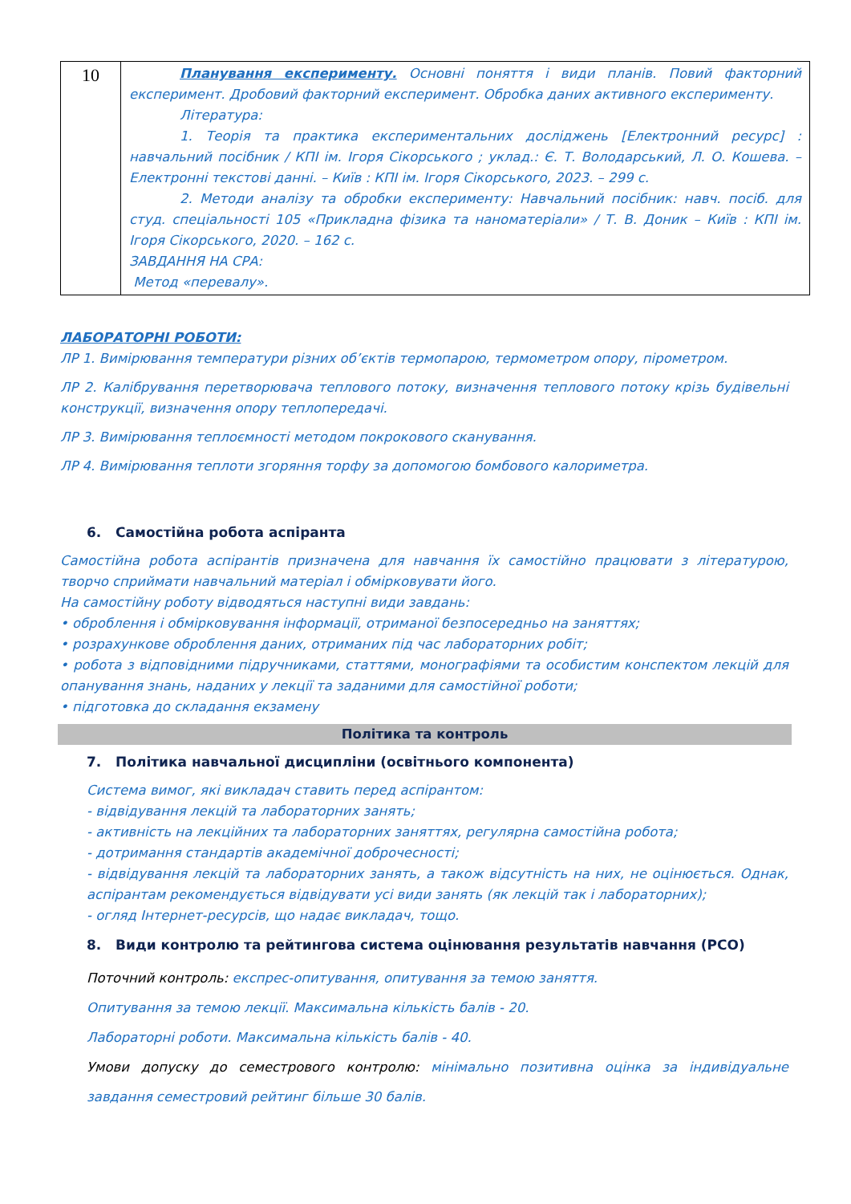| 10 | Планування експерименту. Основні поняття і види планів. Повий факторний експеримент. Дробовий факторний експеримент. Обробка даних активного експерименту. Література: 1. Теорія та практика експериментальних досліджень [Електронний ресурс] : навчальний посібник / КПІ ім. Ігоря Сікорського ; уклад.: Є. Т. Володарський, Л. О. Кошева. – Електронні текстові данні. – Київ : КПІ ім. Ігоря Сікорського, 2023. – 299 с. 2. Методи аналізу та обробки експерименту: Навчальний посібник: навч. посіб. для студ. спеціальності 105 «Прикладна фізика та наноматеріали» / Т. В. Доник – Київ : КПІ ім. Ігоря Сікорського, 2020. – 162 с. ЗАВДАННЯ НА СРА: Метод «перевалу». |
ЛАБОРАТОРНІ РОБОТИ:
ЛР 1. Вимірювання температури різних об’єктів термопарою, термометром опору, пірометром.
ЛР 2. Калібрування перетворювача теплового потоку, визначення теплового потоку крізь будівельні конструкції, визначення опору теплопередачі.
ЛР 3. Вимірювання теплоємності методом покрокового сканування.
ЛР 4. Вимірювання теплоти згоряння торфу за допомогою бомбового калориметра.
6. Самостійна робота аспіранта
Самостійна робота аспірантів призначена для навчання їх самостійно працювати з літературою, творчо сприймати навчальний матеріал і обмірковувати його.
На самостійну роботу відводяться наступні види завдань:
• оброблення і обмірковування інформації, отриманої безпосередньо на заняттях;
• розрахункове оброблення даних, отриманих під час лабораторних робіт;
• робота з відповідними підручниками, статтями, монографіями та особистим конспектом лекцій для опанування знань, наданих у лекції та заданими для самостійної роботи;
• підготовка до складання екзамену
Політика та контроль
7. Політика навчальної дисципліни (освітнього компонента)
Система вимог, які викладач ставить перед аспірантом:
- відвідування лекцій та лабораторних занять;
- активність на лекційних та лабораторних заняттях, регулярна самостійна робота;
- дотримання стандартів академічної доброчесності;
- відвідування лекцій та лабораторних занять, а також відсутність на них, не оцінюється. Однак, аспірантам рекомендується відвідувати усі види занять (як лекцій так і лабораторних);
- огляд Інтернет-ресурсів, що надає викладач, тощо.
8. Види контролю та рейтингова система оцінювання результатів навчання (РСО)
Поточний контроль: експрес-опитування, опитування за темою заняття.
Опитування за темою лекції. Максимальна кількість балів - 20.
Лабораторні роботи. Максимальна кількість балів - 40.
Умови допуску до семестрового контролю: мінімально позитивна оцінка за індивідуальне завдання семестровий рейтинг більше 30 балів.